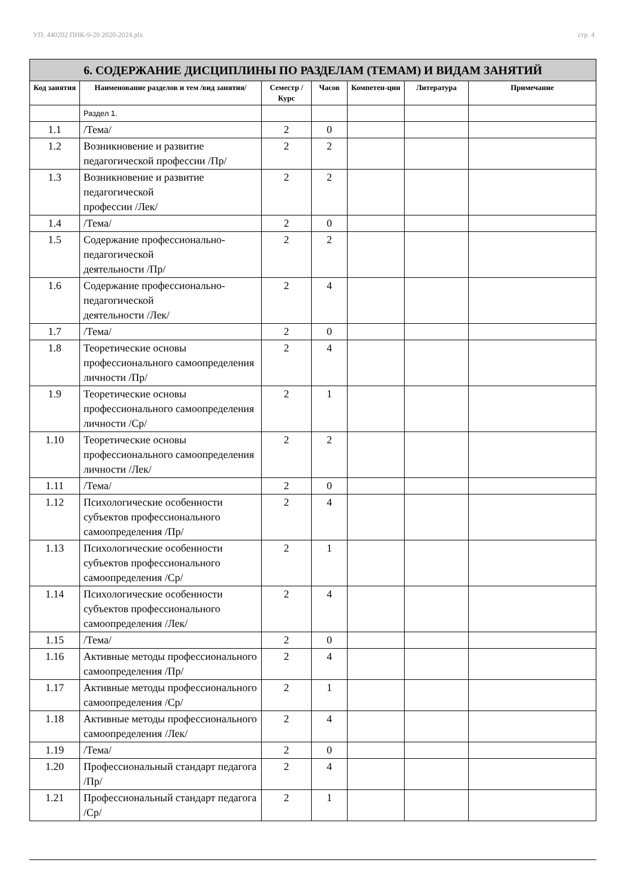УП: 440202 ПНК-9-20 2020-2024.plx стр. 4
| 6. СОДЕРЖАНИЕ ДИСЦИПЛИНЫ ПО РАЗДЕЛАМ (ТЕМАМ) И ВИДАМ ЗАНЯТИЙ | | | | | | |
| --- | --- | --- | --- | --- | --- | --- |
| Код занятия | Наименование разделов и тем /вид занятия/ | Семестр / Курс | Часов | Компетен-ции | Литература | Примечание |
| | Раздел 1. | | | | | |
| 1.1 | /Тема/ | 2 | 0 | | | |
| 1.2 | Возникновение и развитие педагогической профессии /Пр/ | 2 | 2 | | | |
| 1.3 | Возникновение и развитие педагогической профессии /Лек/ | 2 | 2 | | | |
| 1.4 | /Тема/ | 2 | 0 | | | |
| 1.5 | Содержание профессионально-педагогической деятельности /Пр/ | 2 | 2 | | | |
| 1.6 | Содержание профессионально-педагогической деятельности /Лек/ | 2 | 4 | | | |
| 1.7 | /Тема/ | 2 | 0 | | | |
| 1.8 | Теоретические основы профессионального самоопределения личности /Пр/ | 2 | 4 | | | |
| 1.9 | Теоретические основы профессионального самоопределения личности /Ср/ | 2 | 1 | | | |
| 1.10 | Теоретические основы профессионального самоопределения личности /Лек/ | 2 | 2 | | | |
| 1.11 | /Тема/ | 2 | 0 | | | |
| 1.12 | Психологические особенности субъектов профессионального самоопределения /Пр/ | 2 | 4 | | | |
| 1.13 | Психологические особенности субъектов профессионального самоопределения /Ср/ | 2 | 1 | | | |
| 1.14 | Психологические особенности субъектов профессионального самоопределения /Лек/ | 2 | 4 | | | |
| 1.15 | /Тема/ | 2 | 0 | | | |
| 1.16 | Активные методы профессионального самоопределения /Пр/ | 2 | 4 | | | |
| 1.17 | Активные методы профессионального самоопределения /Ср/ | 2 | 1 | | | |
| 1.18 | Активные методы профессионального самоопределения /Лек/ | 2 | 4 | | | |
| 1.19 | /Тема/ | 2 | 0 | | | |
| 1.20 | Профессиональный стандарт педагога /Пр/ | 2 | 4 | | | |
| 1.21 | Профессиональный стандарт педагога /Ср/ | 2 | 1 | | | |